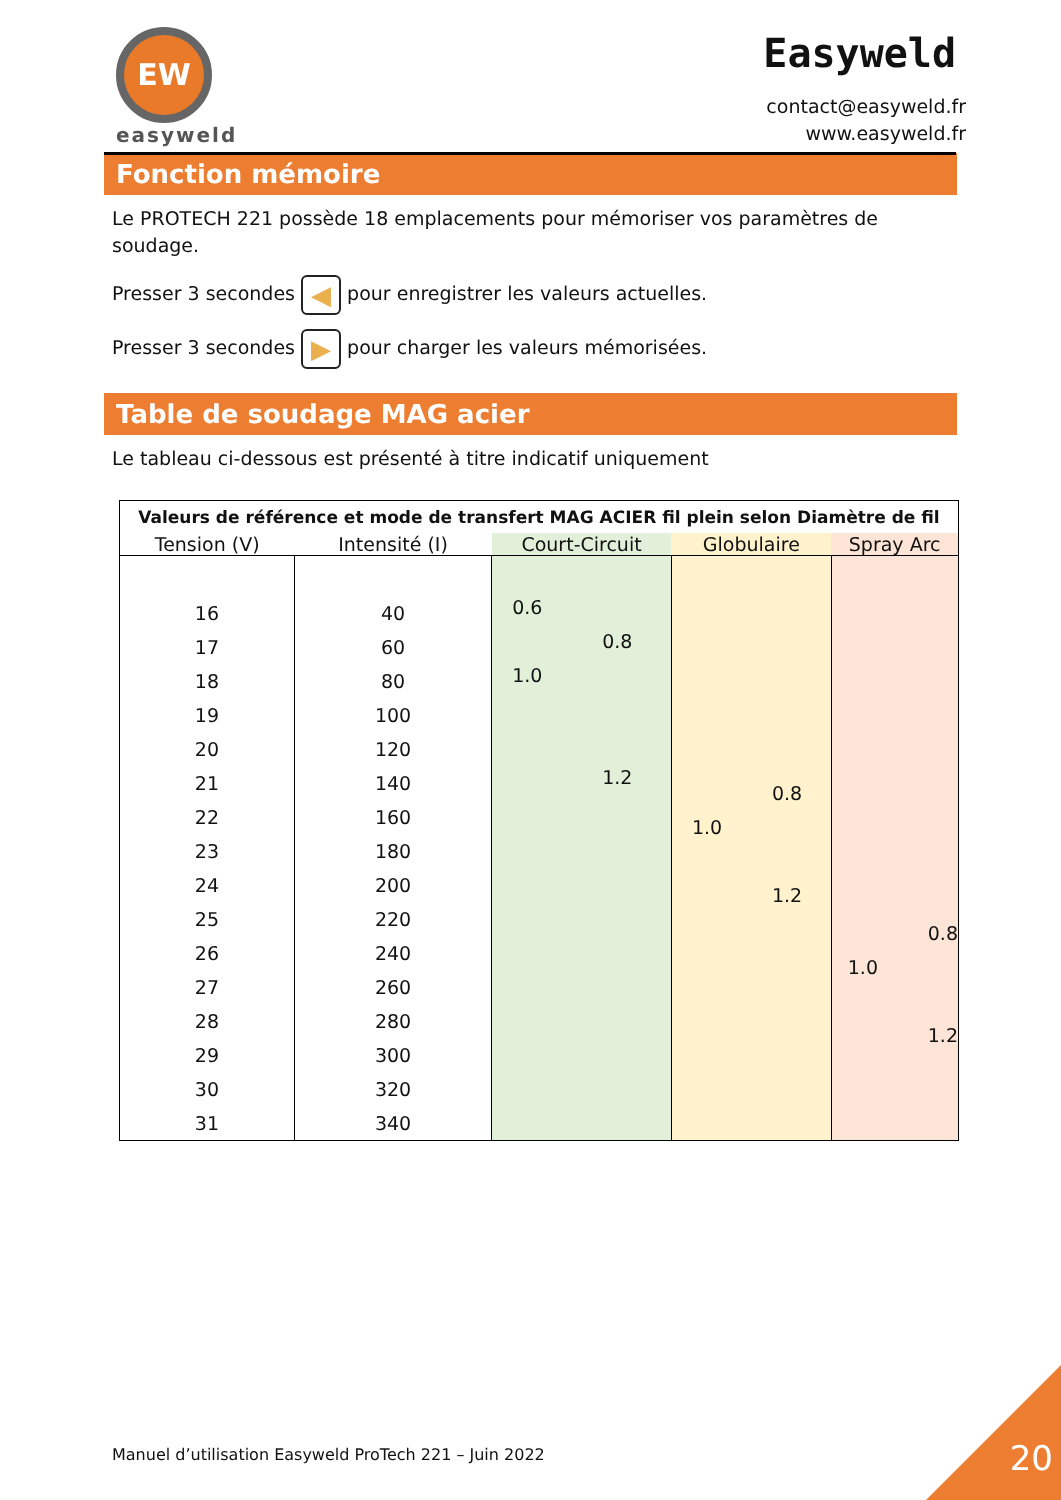EW
easyweld
Easyweld
contact@easyweld.fr
www.easyweld.fr
Fonction mémoire
Le PROTECH 221 possède 18 emplacements pour mémoriser vos paramètres de soudage.
Presser 3 secondes ◀ pour enregistrer les valeurs actuelles.
Presser 3 secondes ▶ pour charger les valeurs mémorisées.
Table de soudage MAG acier
Le tableau ci-dessous est présenté à titre indicatif uniquement
| Valeurs de référence et mode de transfert MAG ACIER fil plein selon Diamètre de fil | | | | |
| --- | --- | --- | --- | --- |
| Tension (V) | Intensité (I) | Court-Circuit | Globulaire | Spray Arc |
| 16 17 18 19 20 21 22 23 24 25 26 27 28 29 30 31 | 40 60 80 100 120 140 160 180 200 220 240 260 280 300 320 340 | 0.6 0.8 1.0 1.2 | 0.8 1.0 1.2 | 0.8 1.0 1.2 |
Manuel d’utilisation Easyweld ProTech 221 – Juin 2022
20